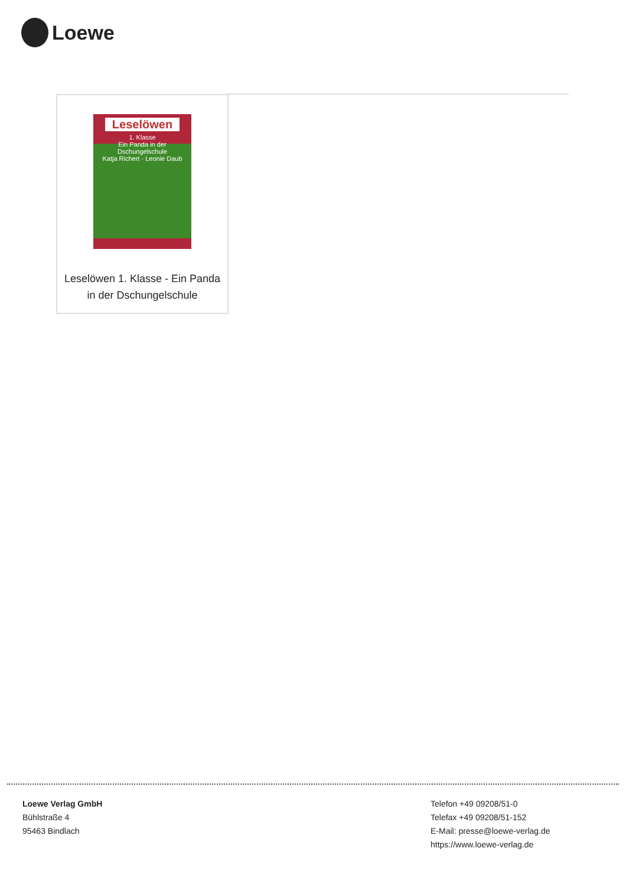Loewe
Leselöwen
1. Klasse
Ein Panda in der
Dschungelschule
Katja Richert · Leonie Daub
Leselöwen 1. Klasse - Ein Panda in der Dschungelschule
Loewe Verlag GmbH
Bühlstraße 4
95463 Bindlach
Telefon +49 09208/51-0
Telefax +49 09208/51-152
E-Mail: presse@loewe-verlag.de
https://www.loewe-verlag.de